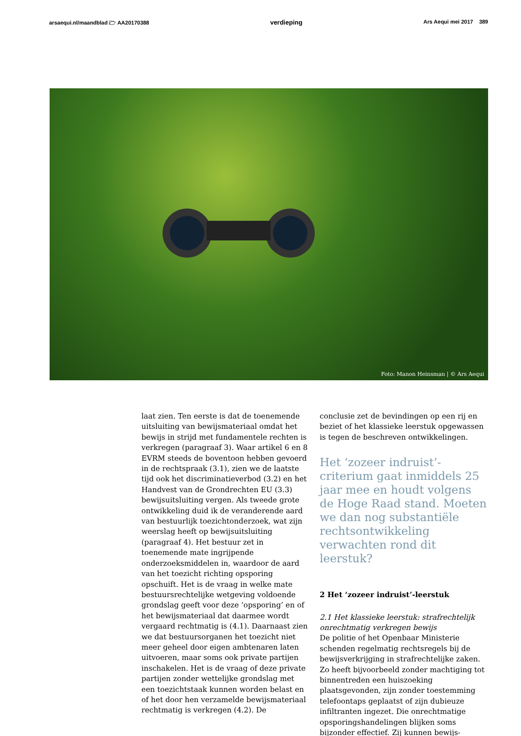arsaequi.nl/maandblad 🗁 AA20170388 verdieping Ars Aequi mei 2017 389
Foto: Manon Heinsman | © Ars Aequi
laat zien. Ten eerste is dat de toenemende uitsluiting van bewijsmateriaal omdat het bewijs in strijd met fundamentele rechten is verkregen (paragraaf 3). Waar artikel 6 en 8 EVRM steeds de boventoon hebben gevoerd in de rechtspraak (3.1), zien we de laatste tijd ook het discriminatieverbod (3.2) en het Handvest van de Grondrechten EU (3.3) bewijsuitsluiting vergen. Als tweede grote ontwikkeling duid ik de veranderende aard van bestuurlijk toezichtonderzoek, wat zijn weerslag heeft op bewijsuitsluiting (paragraaf 4). Het bestuur zet in toenemende mate ingrijpende onderzoeksmiddelen in, waardoor de aard van het toezicht richting opsporing opschuift. Het is de vraag in welke mate bestuursrechtelijke wetgeving voldoende grondslag geeft voor deze ‘opsporing’ en of het bewijsmateriaal dat daarmee wordt vergaard rechtmatig is (4.1). Daarnaast zien we dat bestuursorganen het toezicht niet meer geheel door eigen ambtenaren laten uitvoeren, maar soms ook private partijen inschakelen. Het is de vraag of deze private partijen zonder wettelijke grondslag met een toezichtstaak kunnen worden belast en of het door hen verzamelde bewijsmateriaal rechtmatig is verkregen (4.2). De
conclusie zet de bevindingen op een rij en beziet of het klassieke leerstuk opgewassen is tegen de beschreven ontwikkelingen.
Het ‘zozeer indruist’-criterium gaat inmiddels 25 jaar mee en houdt volgens de Hoge Raad stand. Moeten we dan nog substantiële rechtsontwikkeling verwachten rond dit leerstuk?
2 Het ‘zozeer indruist’-leerstuk
2.1 Het klassieke leerstuk: strafrechtelijk onrechtmatig verkregen bewijs
De politie of het Openbaar Ministerie schenden regelmatig rechtsregels bij de bewijsverkrijging in strafrechtelijke zaken. Zo heeft bijvoorbeeld zonder machtiging tot binnentreden een huiszoeking plaatsgevonden, zijn zonder toestemming telefoontaps geplaatst of zijn dubieuze infiltranten ingezet. Die onrechtmatige opsporingshandelingen blijken soms bijzonder effectief. Zij kunnen bewijs-